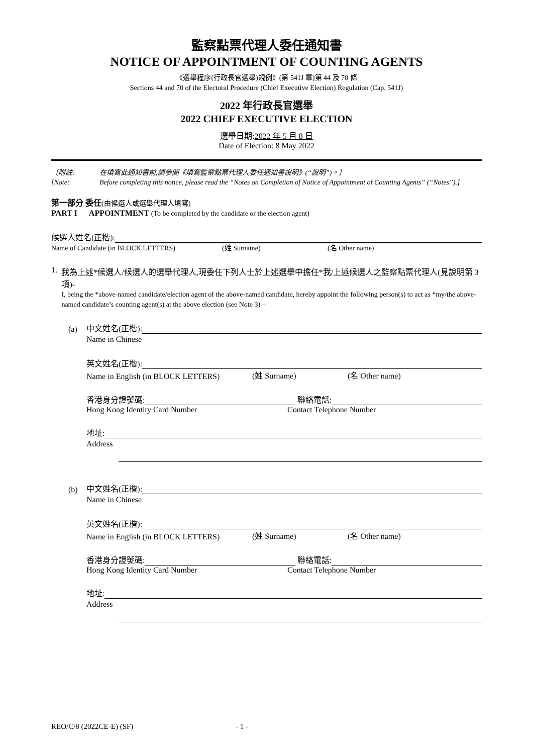監察點票代理人委任通知書
NOTICE OF APPOINTMENT OF COUNTING AGENTS
《選舉程序(行政長官選舉)規例》(第 541J 章)第 44 及 70 條
Sections 44 and 70 of the Electoral Procedure (Chief Executive Election) Regulation (Cap. 541J)
2022 年行政長官選舉
2022 CHIEF EXECUTIVE ELECTION
選舉日期:2022 年 5 月 8 日
Date of Election: 8 May 2022
〔附註:
[Note:
在填寫此通知書前,請參閱《填寫監察點票代理人委任通知書說明》(“說明”)。〕
Before completing this notice, please read the “Notes on Completion of Notice of Appointment of Counting Agents” (“Notes”).]
第一部分 委任(由候選人或選舉代理人填寫)
PART I APPOINTMENT (To be completed by the candidate or the election agent)
候選人姓名(正楷):
Name of Candidate (in BLOCK LETTERS) (姓 Surname) (名 Other name)
1. 我為上述*候選人/候選人的選舉代理人,現委任下列人士於上述選舉中擔任*我/上述候選人之監察點票代理人(見說明第 3 項)-
I, being the *above-named candidate/election agent of the above-named candidate, hereby appoint the following person(s) to act as *my/the above-named candidate’s counting agent(s) at the above election (see Note 3) –
(a) 中文姓名(正楷):
Name in Chinese
英文姓名(正楷):
Name in English (in BLOCK LETTERS) (姓 Surname) (名 Other name)
香港身分證號碼: 聯絡電話:
Hong Kong Identity Card Number Contact Telephone Number
地址:
Address
(b) 中文姓名(正楷):
Name in Chinese
英文姓名(正楷):
Name in English (in BLOCK LETTERS) (姓 Surname) (名 Other name)
香港身分證號碼: 聯絡電話:
Hong Kong Identity Card Number Contact Telephone Number
地址:
Address
REO/C/8 (2022CE-E) (SF) - 1 -